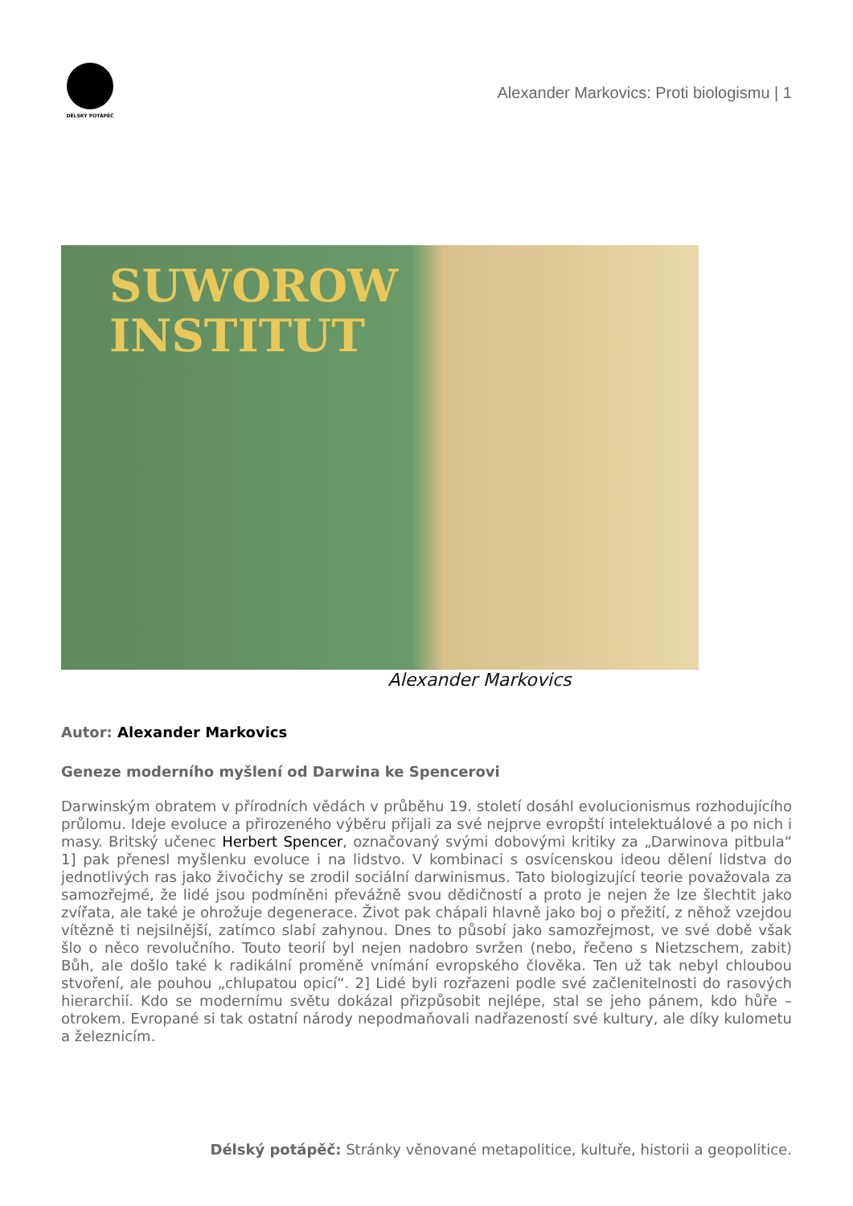DĚLSKÝ POTÁPĚČ
Alexander Markovics: Proti biologismu | 1
SUWOROW
INSTITUT
Alexander Markovics
Autor: Alexander Markovics
Geneze moderního myšlení od Darwina ke Spencerovi
Darwinským obratem v přírodních vědách v průběhu 19. století dosáhl evolucionismus rozhodujícího průlomu. Ideje evoluce a přirozeného výběru přijali za své nejprve evropští intelektuálové a po nich i masy. Britský učenec Herbert Spencer, označovaný svými dobovými kritiky za „Darwinova pitbula“ 1] pak přenesl myšlenku evoluce i na lidstvo. V kombinaci s osvícenskou ideou dělení lidstva do jednotlivých ras jako živočichy se zrodil sociální darwinismus. Tato biologizující teorie považovala za samozřejmé, že lidé jsou podmíněni převážně svou dědičností a proto je nejen že lze šlechtit jako zvířata, ale také je ohrožuje degenerace. Život pak chápali hlavně jako boj o přežití, z něhož vzejdou vítězně ti nejsilnější, zatímco slabí zahynou. Dnes to působí jako samozřejmost, ve své době však šlo o něco revolučního. Touto teorií byl nejen nadobro svržen (nebo, řečeno s Nietzschem, zabit) Bůh, ale došlo také k radikální proměně vnímání evropského člověka. Ten už tak nebyl chloubou stvoření, ale pouhou „chlupatou opicí“. 2] Lidé byli rozřazeni podle své začlenitelnosti do rasových hierarchií. Kdo se modernímu světu dokázal přizpůsobit nejlépe, stal se jeho pánem, kdo hůře – otrokem. Evropané si tak ostatní národy nepodmaňovali nadřazeností své kultury, ale díky kulometu a železnicím.
Délský potápěč: Stránky věnované metapolitice, kultuře, historii a geopolitice.